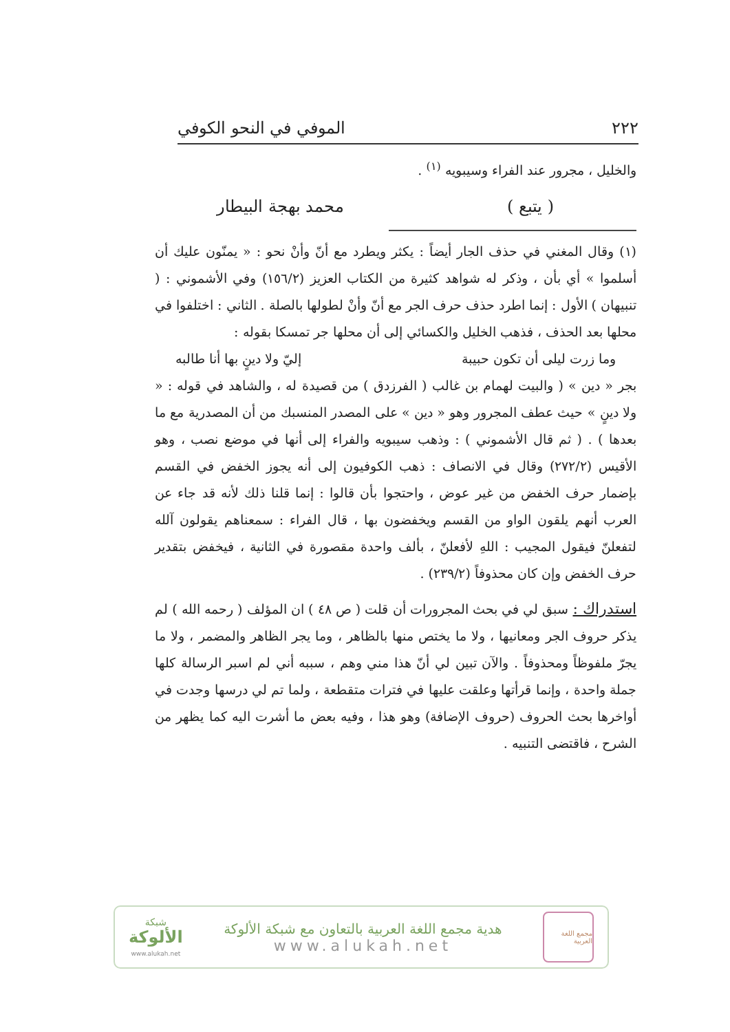٢٢٢ الموفي في النحو الكوفي
والخليل ، مجرور عند الفراء وسيبويه <sup>(١)</sup> .
( يتبع ) محمد بهجة البيطار
(١) وقال المغني في حذف الجار أيضاً : يكثر ويطرد مع أنّ وأنْ نحو : « يمنّون عليك أن أسلموا » أي بأن ، وذكر له شواهد كثيرة من الكتاب العزيز (١٥٦/٢) وفي الأشموني : ( تنبيهان ) الأول : إنما اطرد حذف حرف الجر مع أنّ وأنْ لطولها بالصلة . الثاني : اختلفوا في محلها بعد الحذف ، فذهب الخليل والكسائي إلى أن محلها جر تمسكا بقوله :
وما زرت ليلى أن تكون حبيبة إليّ ولا دينٍ بها أنا طالبه
بجر « دين » ( والبيت لهمام بن غالب ( الفرزدق ) من قصيدة له ، والشاهد في قوله : « ولا دينٍ » حيث عطف المجرور وهو « دين » على المصدر المنسبك من أن المصدرية مع ما بعدها ) . ( ثم قال الأشموني ) : وذهب سيبويه والفراء إلى أنها في موضع نصب ، وهو الأقيس (٢٧٢/٢) وقال في الانصاف : ذهب الكوفيون إلى أنه يجوز الخفض في القسم بإضمار حرف الخفض من غير عوض ، واحتجوا بأن قالوا : إنما قلنا ذلك لأنه قد جاء عن العرب أنهم يلقون الواو من القسم ويخفضون بها ، قال الفراء : سمعناهم يقولون آلله لتفعلنّ فيقول المجيب : اللهِ لأفعلنّ ، بألف واحدة مقصورة في الثانية ، فيخفض بتقدير حرف الخفض وإن كان محذوفاً (٢٣٩/٢) .
استدراك : سبق لي في بحث المجرورات أن قلت ( ص ٤٨ ) ان المؤلف ( رحمه الله ) لم يذكر حروف الجر ومعانيها ، ولا ما يختص منها بالظاهر ، وما يجر الظاهر والمضمر ، ولا ما يجرّ ملفوظاً ومحذوفاً . والآن تبين لي أنّ هذا مني وهم ، سببه أني لم اسبر الرسالة كلها جملة واحدة ، وإنما قرأتها وعلقت عليها في فترات متقطعة ، ولما تم لي درسها وجدت في أواخرها بحث الحروف (حروف الإضافة) وهو هذا ، وفيه بعض ما أشرت اليه كما يظهر من الشرح ، فاقتضى التنبيه .
مجمع اللغة العربية
هدية مجمع اللغة العربية بالتعاون مع شبكة الألوكة
www.alukah.net
شبكة
الألوكة
www.alukah.net